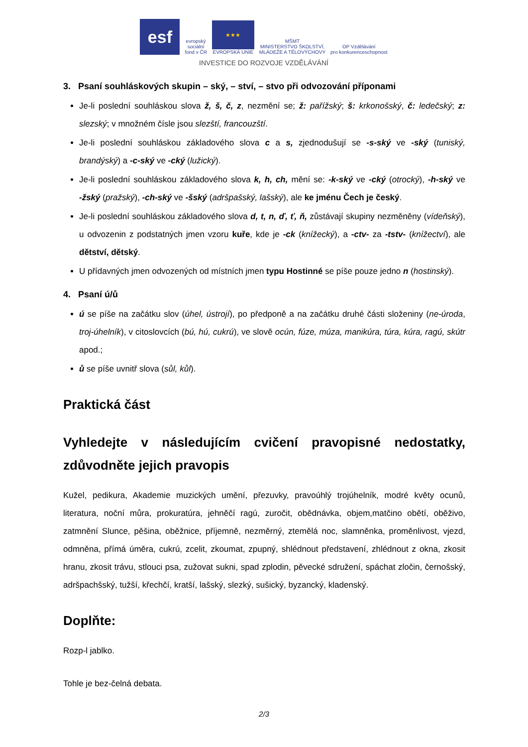esf
evropský
sociální
fond v ČR
★★★
EVROPSKÁ UNIE
MŠMT
MINISTERSTVO ŠKOLSTVÍ,
MLÁDEŽE A TĚLOVÝCHOVY
OP Vzdělávání
pro konkurenceschopnost
INVESTICE DO ROZVOJE VZDĚLÁVÁNÍ
3. Psaní souhláskových skupin – ský, – ství, – stvo při odvozování příponami
Je-li poslední souhláskou slova ž, š, č, z, nezmění se; ž: pařížský; š: krkonošský, č: ledečský; z: slezský; v množném čísle jsou slezští, francouzští.
Je-li poslední souhláskou základového slova c a s, zjednodušují se -s-ský ve -ský (tuniský, brandýský) a -c-ský ve -cký (lužický).
Je-li poslední souhláskou základového slova k, h, ch, mění se: -k-ský ve -cký (otrocký), -h-ský ve -žský (pražský), -ch-ský ve -šský (adršpašský, lašský), ale ke jménu Čech je český.
Je-li poslední souhláskou základového slova d, t, n, ď, ť, ň, zůstávají skupiny nezměněny (vídeňský), u odvozenin z podstatných jmen vzoru kuře, kde je -ck (knížecký), a -ctv- za -tstv- (knížectví), ale dětství, dětský.
U přídavných jmen odvozených od místních jmen typu Hostinné se píše pouze jedno n (hostinský).
4. Psaní ú/ů
ú se píše na začátku slov (úhel, ústrojí), po předponě a na začátku druhé části složeniny (ne-úroda, troj-úhelník), v citoslovcích (bú, hú, cukrú), ve slově ocún, fúze, múza, manikúra, túra, kúra, ragú, skútr apod.;
ů se píše uvnitř slova (sůl, kůl).
Praktická část
Vyhledejte v následujícím cvičení pravopisné nedostatky, zdůvodněte jejich pravopis
Kužel, pedikura, Akademie muzických umění, přezuvky, pravoúhlý trojúhelník, modré květy ocunů, literatura, noční můra, prokuratúra, jehněčí ragú, zuročit, obědnávka, objem,matčino obětí, oběživo, zatmnění Slunce, pěšina, oběžnice, příjemně, nezměrný, ztemělá noc, slamněnka, proměnlivost, vjezd, odmněna, přímá úměra, cukrú, zcelit, zkoumat, zpupný, shlédnout představení, zhlédnout z okna, zkosit hranu, zkosit trávu, stlouci psa, zužovat sukni, spad zplodin, pěvecké sdružení, spáchat zločin, černošský, adršpachšský, tužší, křechčí, kratší, lašský, slezký, sušický, byzancký, kladenský.
Doplňte:
Rozp-l jablko.
Tohle je bez-čelná debata.
2/3